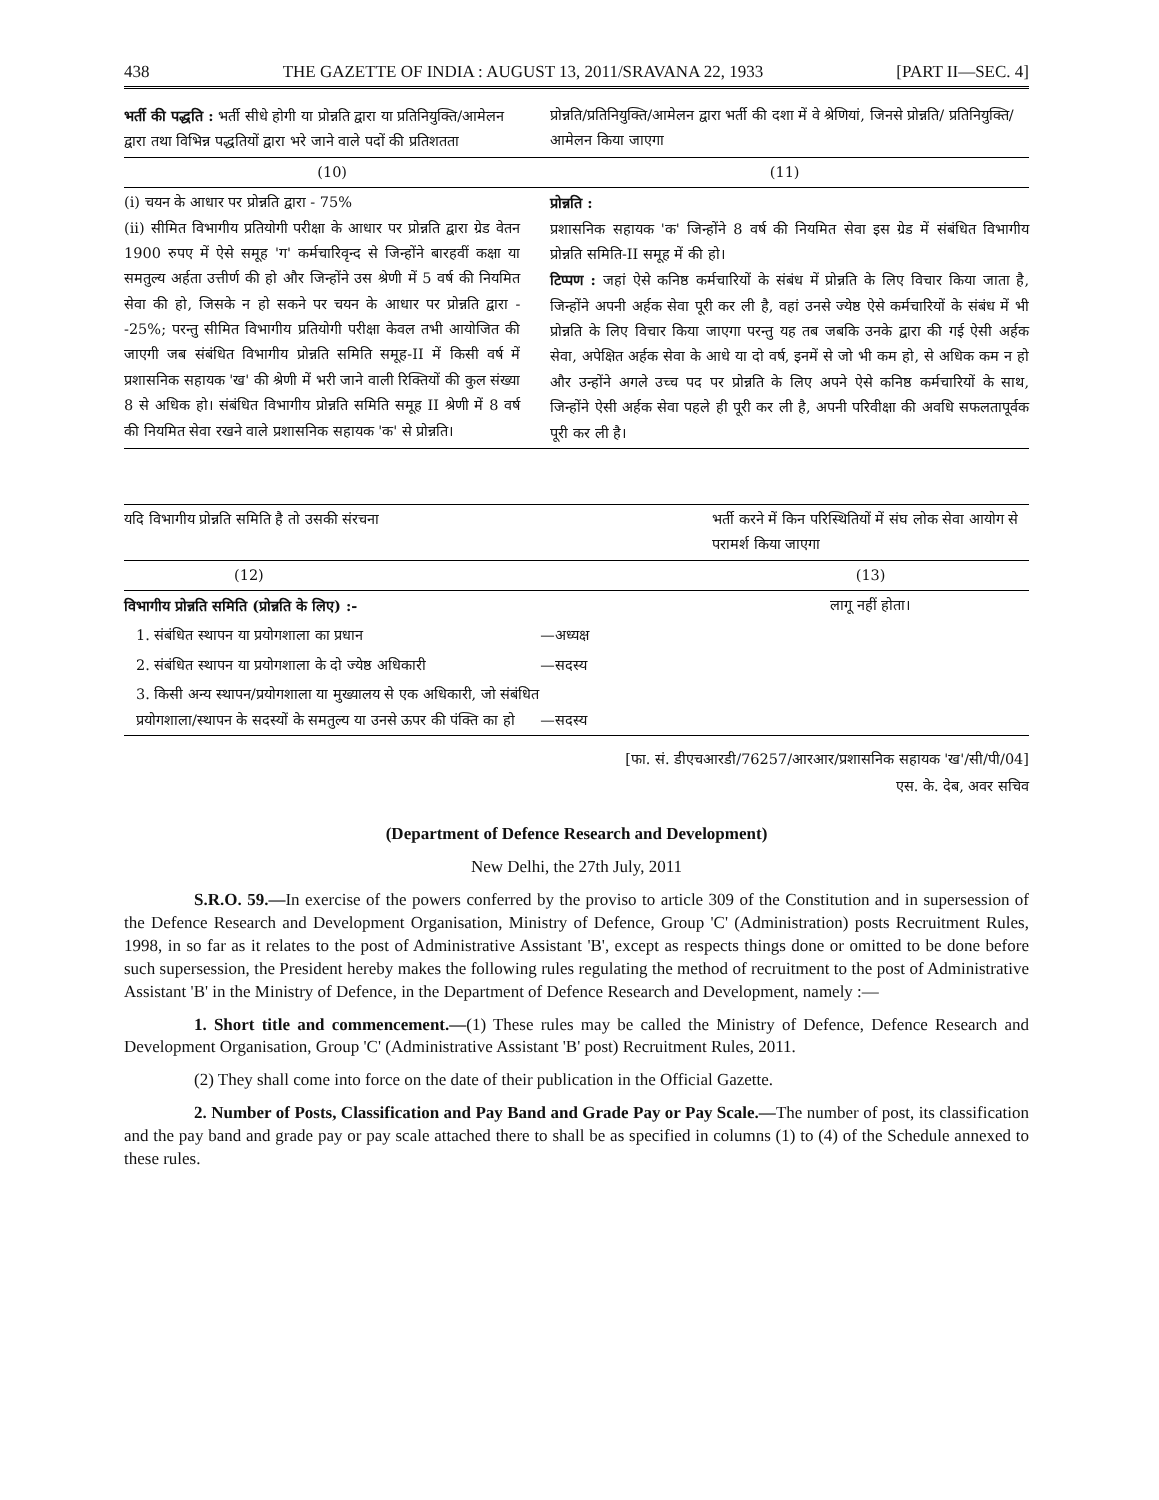438 THE GAZETTE OF INDIA : AUGUST 13, 2011/SRAVANA 22, 1933 [PART II—SEC. 4]
| भर्ती की पद्धति : भर्ती सीधे होगी या प्रोन्नति द्वारा या प्रतिनियुक्ति/आमेलन द्वारा तथा विभिन्न पद्धतियों द्वारा भरे जाने वाले पदों की प्रतिशतता | प्रोन्नति/प्रतिनियुक्ति/आमेलन द्वारा भर्ती की दशा में वे श्रेणियां, जिनसे प्रोन्नति/ प्रतिनियुक्ति/आमेलन किया जाएगा |
| --- | --- |
| (10) | (11) |
| (i) चयन के आधार पर प्रोन्नति द्वारा - 75% (ii) सीमित विभागीय प्रतियोगी परीक्षा के आधार पर प्रोन्नति द्वारा ग्रेड वेतन 1900 रुपए में ऐसे समूह 'ग' कर्मचारिवृन्द से जिन्होंने बारहवीं कक्षा या समतुल्य अर्हता उत्तीर्ण की हो और जिन्होंने उस श्रेणी में 5 वर्ष की नियमित सेवा की हो, जिसके न हो सकने पर चयन के आधार पर प्रोन्नति द्वारा --25%; परन्तु सीमित विभागीय प्रतियोगी परीक्षा केवल तभी आयोजित की जाएगी जब संबंधित विभागीय प्रोन्नति समिति समूह-II में किसी वर्ष में प्रशासनिक सहायक 'ख' की श्रेणी में भरी जाने वाली रिक्तियों की कुल संख्या 8 से अधिक हो। संबंधित विभागीय प्रोन्नति समिति समूह II श्रेणी में 8 वर्ष की नियमित सेवा रखने वाले प्रशासनिक सहायक 'क' से प्रोन्नति। | प्रोन्नति : प्रशासनिक सहायक 'क' जिन्होंने 8 वर्ष की नियमित सेवा इस ग्रेड में संबंधित विभागीय प्रोन्नति समिति-II समूह में की हो। टिप्पण : जहां ऐसे कनिष्ठ कर्मचारियों के संबंध में प्रोन्नति के लिए विचार किया जाता है, जिन्होंने अपनी अर्हक सेवा पूरी कर ली है, वहां उनसे ज्येष्ठ ऐसे कर्मचारियों के संबंध में भी प्रोन्नति के लिए विचार किया जाएगा परन्तु यह तब जबकि उनके द्वारा की गई ऐसी अर्हक सेवा, अपेक्षित अर्हक सेवा के आधे या दो वर्ष, इनमें से जो भी कम हो, से अधिक कम न हो और उन्होंने अगले उच्च पद पर प्रोन्नति के लिए अपने ऐसे कनिष्ठ कर्मचारियों के साथ, जिन्होंने ऐसी अर्हक सेवा पहले ही पूरी कर ली है, अपनी परिवीक्षा की अवधि सफलतापूर्वक पूरी कर ली है। |
| यदि विभागीय प्रोन्नति समिति है तो उसकी संरचना | | भर्ती करने में किन परिस्थितियों में संघ लोक सेवा आयोग से परामर्श किया जाएगा |
| --- | --- | --- |
| (12) | | (13) |
| विभागीय प्रोन्नति समिति (प्रोन्नति के लिए) :- | | लागू नहीं होता। |
| 1. संबंधित स्थापन या प्रयोगशाला का प्रधान | —अध्यक्ष | |
| 2. संबंधित स्थापन या प्रयोगशाला के दो ज्येष्ठ अधिकारी | —सदस्य | |
| 3. किसी अन्य स्थापन/प्रयोगशाला या मुख्यालय से एक अधिकारी, जो संबंधित प्रयोगशाला/स्थापन के सदस्यों के समतुल्य या उनसे ऊपर की पंक्ति का हो | —सदस्य | |
[फा. सं. डीएचआरडी/76257/आरआर/प्रशासनिक सहायक 'ख'/सी/पी/04]
एस. के. देब, अवर सचिव
(Department of Defence Research and Development)
New Delhi, the 27th July, 2011
S.R.O. 59.—In exercise of the powers conferred by the proviso to article 309 of the Constitution and in supersession of the Defence Research and Development Organisation, Ministry of Defence, Group 'C' (Administration) posts Recruitment Rules, 1998, in so far as it relates to the post of Administrative Assistant 'B', except as respects things done or omitted to be done before such supersession, the President hereby makes the following rules regulating the method of recruitment to the post of Administrative Assistant 'B' in the Ministry of Defence, in the Department of Defence Research and Development, namely :—
1. Short title and commencement.—(1) These rules may be called the Ministry of Defence, Defence Research and Development Organisation, Group 'C' (Administrative Assistant 'B' post) Recruitment Rules, 2011.
(2) They shall come into force on the date of their publication in the Official Gazette.
2. Number of Posts, Classification and Pay Band and Grade Pay or Pay Scale.—The number of post, its classification and the pay band and grade pay or pay scale attached there to shall be as specified in columns (1) to (4) of the Schedule annexed to these rules.